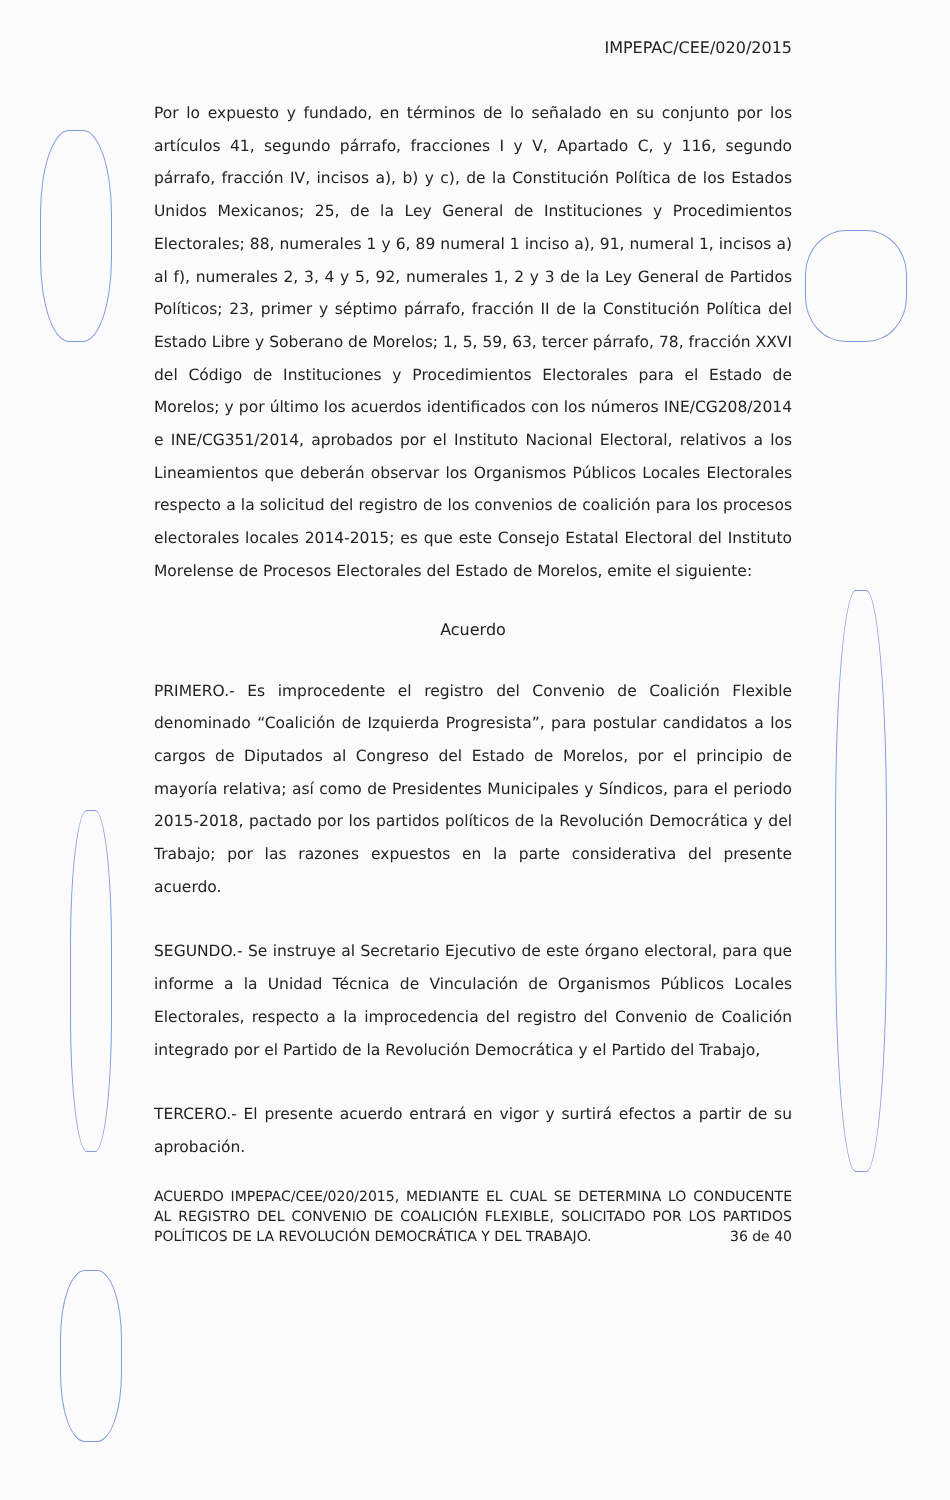IMPEPAC/CEE/020/2015
Por lo expuesto y fundado, en términos de lo señalado en su conjunto por los artículos 41, segundo párrafo, fracciones I y V, Apartado C, y 116, segundo párrafo, fracción IV, incisos a), b) y c), de la Constitución Política de los Estados Unidos Mexicanos; 25, de la Ley General de Instituciones y Procedimientos Electorales; 88, numerales 1 y 6, 89 numeral 1 inciso a), 91, numeral 1, incisos a) al f), numerales 2, 3, 4 y 5, 92, numerales 1, 2 y 3 de la Ley General de Partidos Políticos; 23, primer y séptimo párrafo, fracción II de la Constitución Política del Estado Libre y Soberano de Morelos; 1, 5, 59, 63, tercer párrafo, 78, fracción XXVI del Código de Instituciones y Procedimientos Electorales para el Estado de Morelos; y por último los acuerdos identificados con los números INE/CG208/2014 e INE/CG351/2014, aprobados por el Instituto Nacional Electoral, relativos a los Lineamientos que deberán observar los Organismos Públicos Locales Electorales respecto a la solicitud del registro de los convenios de coalición para los procesos electorales locales 2014-2015; es que este Consejo Estatal Electoral del Instituto Morelense de Procesos Electorales del Estado de Morelos, emite el siguiente:
Acuerdo
PRIMERO.- Es improcedente el registro del Convenio de Coalición Flexible denominado “Coalición de Izquierda Progresista”, para postular candidatos a los cargos de Diputados al Congreso del Estado de Morelos, por el principio de mayoría relativa; así como de Presidentes Municipales y Síndicos, para el periodo 2015-2018, pactado por los partidos políticos de la Revolución Democrática y del Trabajo; por las razones expuestos en la parte considerativa del presente acuerdo.
SEGUNDO.- Se instruye al Secretario Ejecutivo de este órgano electoral, para que informe a la Unidad Técnica de Vinculación de Organismos Públicos Locales Electorales, respecto a la improcedencia del registro del Convenio de Coalición integrado por el Partido de la Revolución Democrática y el Partido del Trabajo,
TERCERO.- El presente acuerdo entrará en vigor y surtirá efectos a partir de su aprobación.
ACUERDO IMPEPAC/CEE/020/2015, MEDIANTE EL CUAL SE DETERMINA LO CONDUCENTE AL REGISTRO DEL CONVENIO DE COALICIÓN FLEXIBLE, SOLICITADO POR LOS PARTIDOS POLÍTICOS DE LA REVOLUCIÓN DEMOCRÁTICA Y DEL TRABAJO. 36 de 40